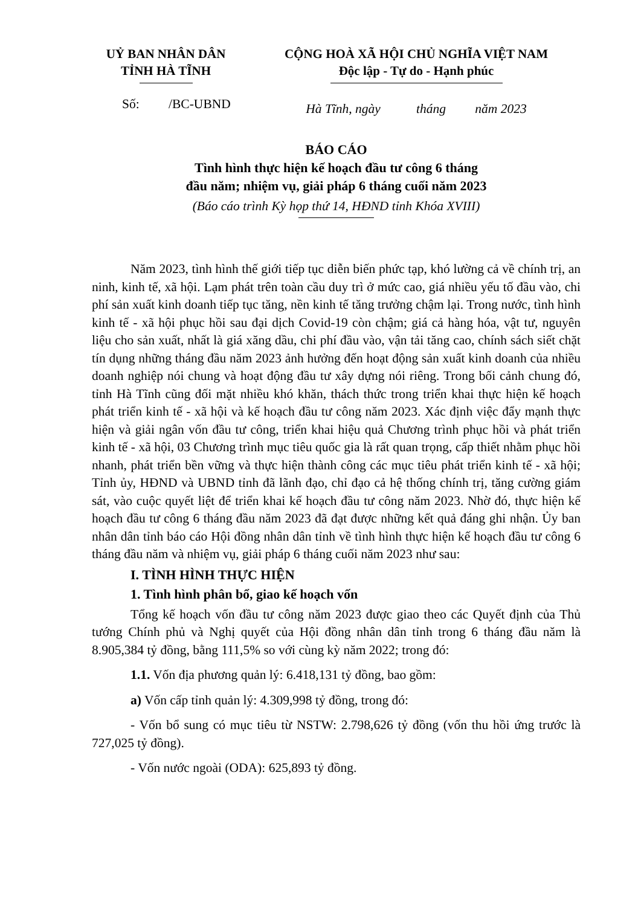UỶ BAN NHÂN DÂN
TỈNH HÀ TĨNH
CỘNG HOÀ XÃ HỘI CHỦ NGHĨA VIỆT NAM
Độc lập - Tự do - Hạnh phúc
Số: /BC-UBND
Hà Tĩnh, ngày tháng năm 2023
BÁO CÁO
Tình hình thực hiện kế hoạch đầu tư công 6 tháng
đầu năm; nhiệm vụ, giải pháp 6 tháng cuối năm 2023
(Báo cáo trình Kỳ họp thứ 14, HĐND tỉnh Khóa XVIII)
Năm 2023, tình hình thế giới tiếp tục diễn biến phức tạp, khó lường cả về chính trị, an ninh, kinh tế, xã hội. Lạm phát trên toàn cầu duy trì ở mức cao, giá nhiều yếu tố đầu vào, chi phí sản xuất kinh doanh tiếp tục tăng, nền kinh tế tăng trưởng chậm lại. Trong nước, tình hình kinh tế - xã hội phục hồi sau đại dịch Covid-19 còn chậm; giá cả hàng hóa, vật tư, nguyên liệu cho sản xuất, nhất là giá xăng dầu, chi phí đầu vào, vận tải tăng cao, chính sách siết chặt tín dụng những tháng đầu năm 2023 ảnh hưởng đến hoạt động sản xuất kinh doanh của nhiều doanh nghiệp nói chung và hoạt động đầu tư xây dựng nói riêng. Trong bối cảnh chung đó, tỉnh Hà Tĩnh cũng đối mặt nhiều khó khăn, thách thức trong triển khai thực hiện kế hoạch phát triển kinh tế - xã hội và kế hoạch đầu tư công năm 2023. Xác định việc đẩy mạnh thực hiện và giải ngân vốn đầu tư công, triển khai hiệu quả Chương trình phục hồi và phát triển kinh tế - xã hội, 03 Chương trình mục tiêu quốc gia là rất quan trọng, cấp thiết nhằm phục hồi nhanh, phát triển bền vững và thực hiện thành công các mục tiêu phát triển kinh tế - xã hội; Tỉnh ủy, HĐND và UBND tỉnh đã lãnh đạo, chỉ đạo cả hệ thống chính trị, tăng cường giám sát, vào cuộc quyết liệt để triển khai kế hoạch đầu tư công năm 2023. Nhờ đó, thực hiện kế hoạch đầu tư công 6 tháng đầu năm 2023 đã đạt được những kết quả đáng ghi nhận. Ủy ban nhân dân tỉnh báo cáo Hội đồng nhân dân tỉnh về tình hình thực hiện kế hoạch đầu tư công 6 tháng đầu năm và nhiệm vụ, giải pháp 6 tháng cuối năm 2023 như sau:
I. TÌNH HÌNH THỰC HIỆN
1. Tình hình phân bổ, giao kế hoạch vốn
Tổng kế hoạch vốn đầu tư công năm 2023 được giao theo các Quyết định của Thủ tướng Chính phủ và Nghị quyết của Hội đồng nhân dân tỉnh trong 6 tháng đầu năm là 8.905,384 tỷ đồng, bằng 111,5% so với cùng kỳ năm 2022; trong đó:
1.1. Vốn địa phương quản lý: 6.418,131 tỷ đồng, bao gồm:
a) Vốn cấp tỉnh quản lý: 4.309,998 tỷ đồng, trong đó:
- Vốn bổ sung có mục tiêu từ NSTW: 2.798,626 tỷ đồng (vốn thu hồi ứng trước là 727,025 tỷ đồng).
- Vốn nước ngoài (ODA): 625,893 tỷ đồng.